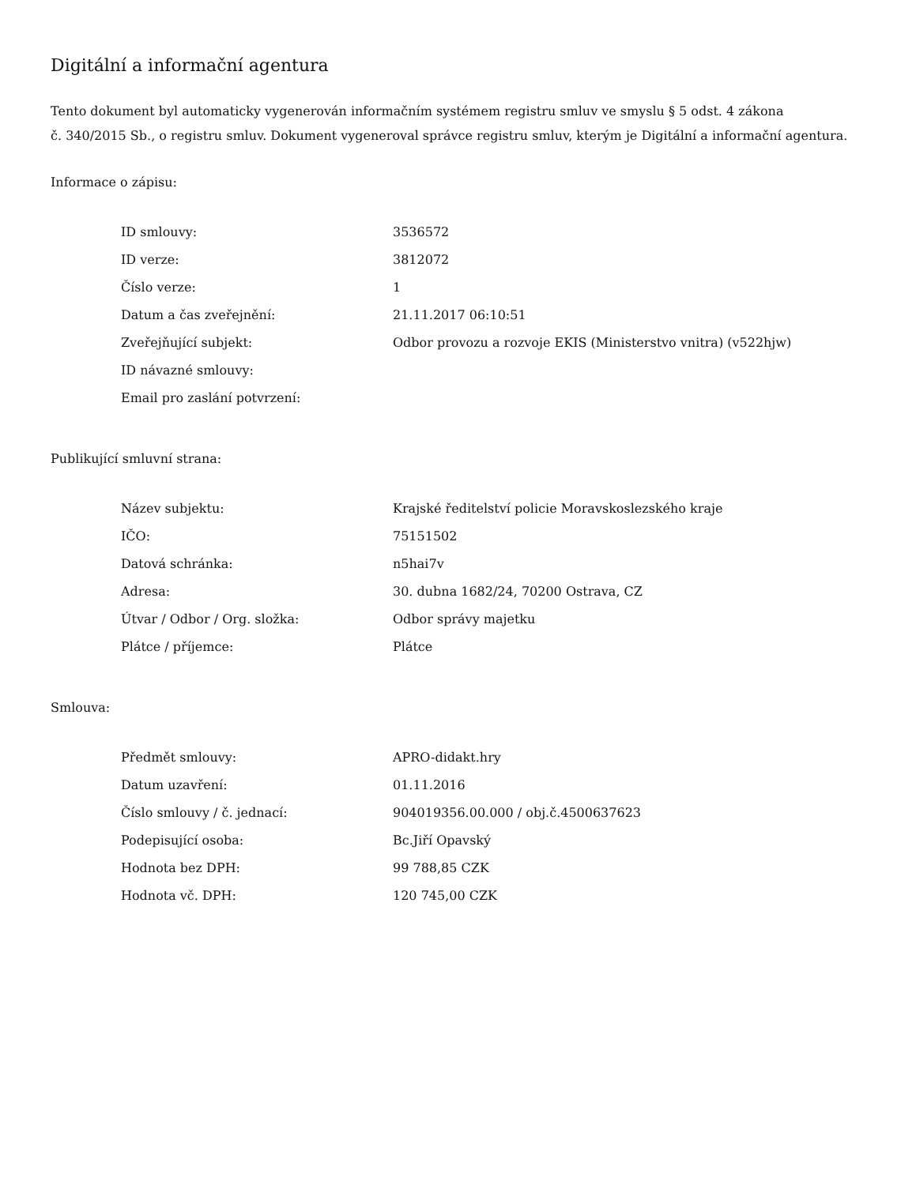Digitální a informační agentura
Tento dokument byl automaticky vygenerován informačním systémem registru smluv ve smyslu § 5 odst. 4 zákona
č. 340/2015 Sb., o registru smluv. Dokument vygeneroval správce registru smluv, kterým je Digitální a informační agentura.
Informace o zápisu:
| ID smlouvy: | 3536572 |
| ID verze: | 3812072 |
| Číslo verze: | 1 |
| Datum a čas zveřejnění: | 21.11.2017 06:10:51 |
| Zveřejňující subjekt: | Odbor provozu a rozvoje EKIS (Ministerstvo vnitra) (v522hjw) |
| ID návazné smlouvy: | |
| Email pro zaslání potvrzení: | |
Publikující smluvní strana:
| Název subjektu: | Krajské ředitelství policie Moravskoslezského kraje |
| IČO: | 75151502 |
| Datová schránka: | n5hai7v |
| Adresa: | 30. dubna 1682/24, 70200 Ostrava, CZ |
| Útvar / Odbor / Org. složka: | Odbor správy majetku |
| Plátce / příjemce: | Plátce |
Smlouva:
| Předmět smlouvy: | APRO-didakt.hry |
| Datum uzavření: | 01.11.2016 |
| Číslo smlouvy / č. jednací: | 904019356.00.000 / obj.č.4500637623 |
| Podepisující osoba: | Bc.Jiří Opavský |
| Hodnota bez DPH: | 99 788,85 CZK |
| Hodnota vč. DPH: | 120 745,00 CZK |